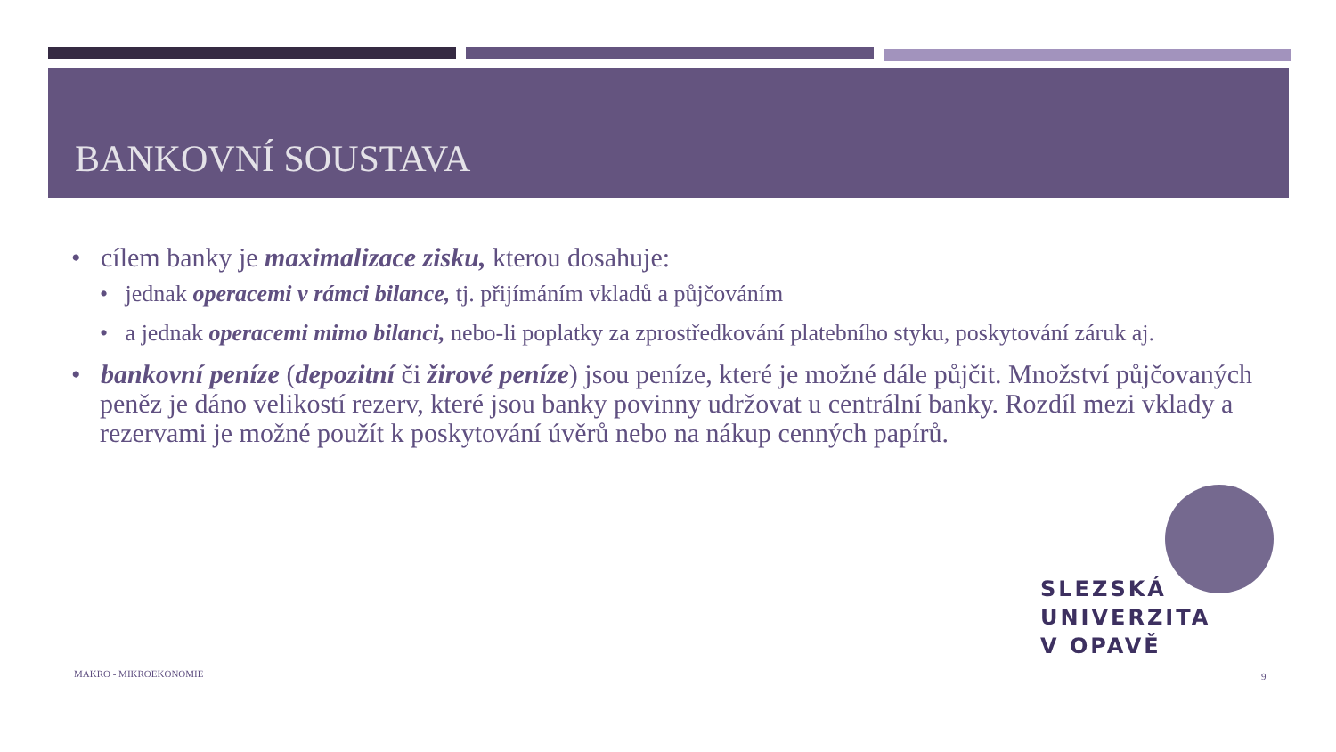BANKOVNÍ SOUSTAVA
• cílem banky je maximalizace zisku, kterou dosahuje:
• jednak operacemi v rámci bilance, tj. přijímáním vkladů a půjčováním
• a jednak operacemi mimo bilanci, nebo-li poplatky za zprostředkování platebního styku, poskytování záruk aj.
• bankovní peníze (depozitní či žirové peníze) jsou peníze, které je možné dále půjčit. Množství půjčovaných peněz je dáno velikostí rezerv, které jsou banky povinny udržovat u centrální banky. Rozdíl mezi vklady a rezervami je možné použít k poskytování úvěrů nebo na nákup cenných papírů.
SLEZSKÁ
UNIVERZITA
V OPAVĚ
MAKRO - MIKROEKONOMIE 9